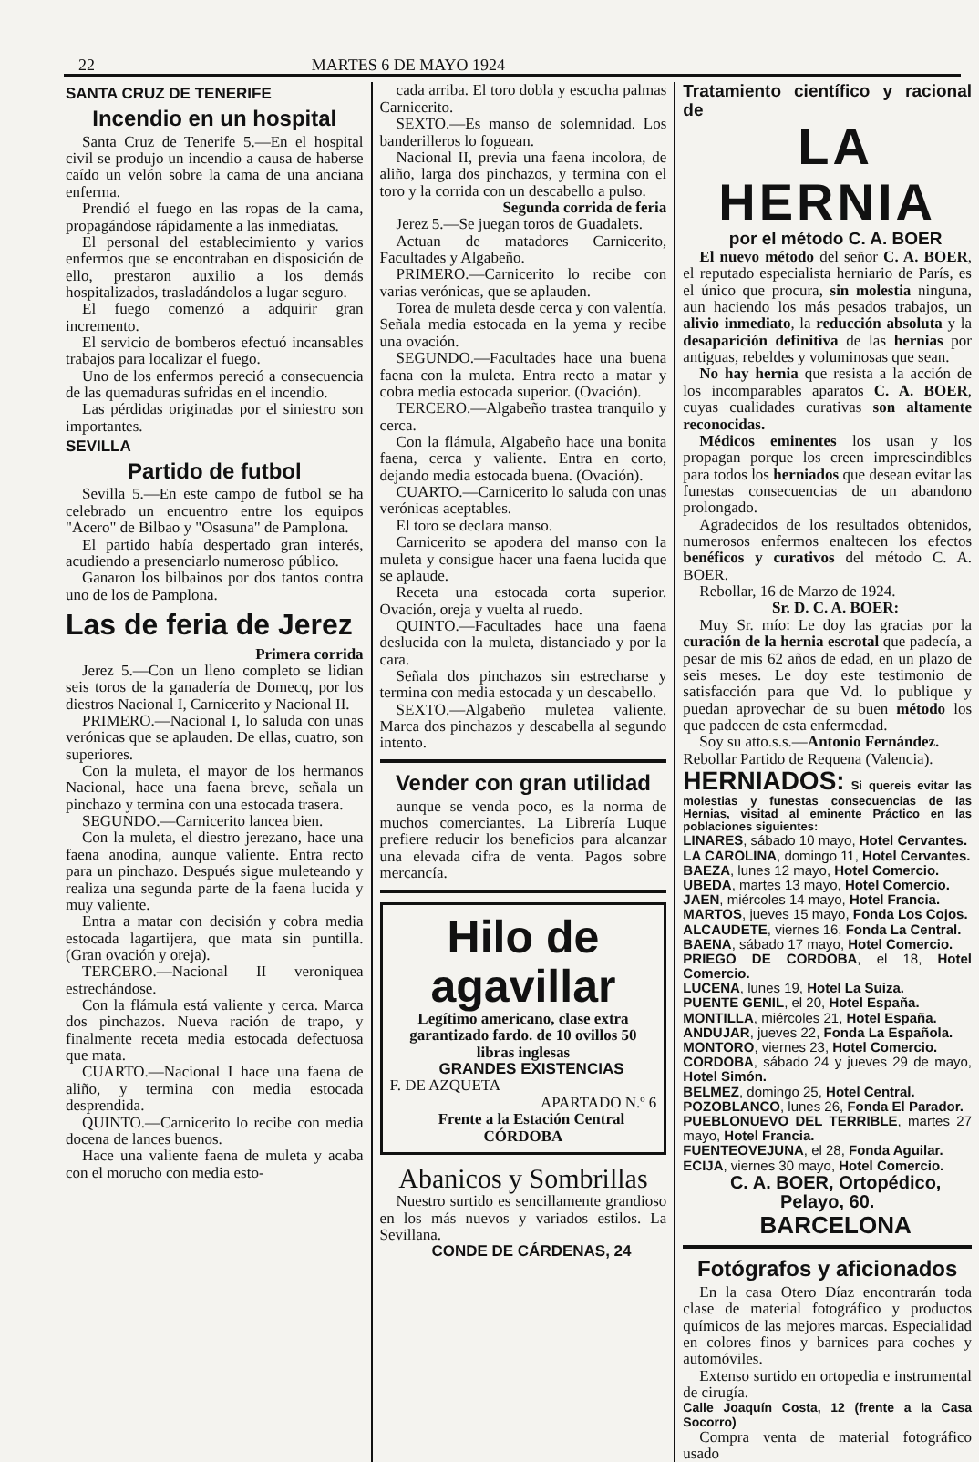22 MARTES 6 DE MAYO 1924
SANTA CRUZ DE TENERIFE
Incendio en un hospital
Santa Cruz de Tenerife 5.—En el hospital civil se produjo un incendio a causa de haberse caído un velón sobre la cama de una anciana enferma.
Prendió el fuego en las ropas de la cama, propagándose rápidamente a las inmediatas.
El personal del establecimiento y varios enfermos que se encontraban en disposición de ello, prestaron auxilio a los demás hospitalizados, trasladándolos a lugar seguro.
El fuego comenzó a adquirir gran incremento.
El servicio de bomberos efectuó incansables trabajos para localizar el fuego.
Uno de los enfermos pereció a consecuencia de las quemaduras sufridas en el incendio.
Las pérdidas originadas por el siniestro son importantes.
SEVILLA
Partido de futbol
Sevilla 5.—En este campo de futbol se ha celebrado un encuentro entre los equipos "Acero" de Bilbao y "Osasuna" de Pamplona.
El partido había despertado gran interés, acudiendo a presenciarlo numeroso público.
Ganaron los bilbainos por dos tantos contra uno de los de Pamplona.
Las de feria de Jerez
Primera corrida
Jerez 5.—Con un lleno completo se lidian seis toros de la ganadería de Domecq, por los diestros Nacional I, Carnicerito y Nacional II.
PRIMERO.—Nacional I, lo saluda con unas verónicas que se aplauden. De ellas, cuatro, son superiores.
Con la muleta, el mayor de los hermanos Nacional, hace una faena breve, señala un pinchazo y termina con una estocada trasera.
SEGUNDO.—Carnicerito lancea bien.
Con la muleta, el diestro jerezano, hace una faena anodina, aunque valiente. Entra recto para un pinchazo. Después sigue muleteando y realiza una segunda parte de la faena lucida y muy valiente.
Entra a matar con decisión y cobra media estocada lagartijera, que mata sin puntilla. (Gran ovación y oreja).
TERCERO.—Nacional II veroniquea estrechándose.
Con la flámula está valiente y cerca. Marca dos pinchazos. Nueva ración de trapo, y finalmente receta media estocada defectuosa que mata.
CUARTO.—Nacional I hace una faena de aliño, y termina con media estocada desprendida.
QUINTO.—Carnicerito lo recibe con media docena de lances buenos.
Hace una valiente faena de muleta y acaba con el morucho con media esto-
cada arriba. El toro dobla y escucha palmas Carnicerito.
SEXTO.—Es manso de solemnidad. Los banderilleros lo foguean.
Nacional II, previa una faena incolora, de aliño, larga dos pinchazos, y termina con el toro y la corrida con un descabello a pulso.
Segunda corrida de feria
Jerez 5.—Se juegan toros de Guadalets.
Actuan de matadores Carnicerito, Facultades y Algabeño.
PRIMERO.—Carnicerito lo recibe con varias verónicas, que se aplauden.
Torea de muleta desde cerca y con valentía. Señala media estocada en la yema y recibe una ovación.
SEGUNDO.—Facultades hace una buena faena con la muleta. Entra recto a matar y cobra media estocada superior. (Ovación).
TERCERO.—Algabeño trastea tranquilo y cerca.
Con la flámula, Algabeño hace una bonita faena, cerca y valiente. Entra en corto, dejando media estocada buena. (Ovación).
CUARTO.—Carnicerito lo saluda con unas verónicas aceptables.
El toro se declara manso.
Carnicerito se apodera del manso con la muleta y consigue hacer una faena lucida que se aplaude.
Receta una estocada corta superior. Ovación, oreja y vuelta al ruedo.
QUINTO.—Facultades hace una faena deslucida con la muleta, distanciado y por la cara.
Señala dos pinchazos sin estrecharse y termina con media estocada y un descabello.
SEXTO.—Algabeño muletea valiente. Marca dos pinchazos y descabella al segundo intento.
Vender con gran utilidad
aunque se venda poco, es la norma de muchos comerciantes. La Librería Luque prefiere reducir los beneficios para alcanzar una elevada cifra de venta. Pagos sobre mercancía.
Hilo de agavillar
Legítimo americano, clase extra garantizado fardo. de 10 ovillos 50 libras inglesas
GRANDES EXISTENCIAS
F. DE AZQUETA
APARTADO N.º 6
Frente a la Estación Central
CÓRDOBA
Abanicos y Sombrillas
Nuestro surtido es sencillamente grandioso en los más nuevos y variados estilos. La Sevillana.
CONDE DE CÁRDENAS, 24
Tratamiento científico y racional de
LA HERNIA
por el método C. A. BOER
El nuevo método del señor C. A. BOER, el reputado especialista herniario de París, es el único que procura, sin molestia ninguna, aun haciendo los más pesados trabajos, un alivio inmediato, la reducción absoluta y la desaparición definitiva de las hernias por antiguas, rebeldes y voluminosas que sean.
No hay hernia que resista a la acción de los incomparables aparatos C. A. BOER, cuyas cualidades curativas son altamente reconocidas.
Médicos eminentes los usan y los propagan porque los creen imprescindibles para todos los herniados que desean evitar las funestas consecuencias de un abandono prolongado.
Agradecidos de los resultados obtenidos, numerosos enfermos enaltecen los efectos benéficos y curativos del método C. A. BOER.
Rebollar, 16 de Marzo de 1924.
Sr. D. C. A. BOER:
Muy Sr. mío: Le doy las gracias por la curación de la hernia escrotal que padecía, a pesar de mis 62 años de edad, en un plazo de seis meses. Le doy este testimonio de satisfacción para que Vd. lo publique y puedan aprovechar de su buen método los que padecen de esta enfermedad.
Soy su atto.s.s.—Antonio Fernández.
Rebollar Partido de Requena (Valencia).
HERNIADOS: Si quereis evitar las molestias y funestas consecuencias de las Hernias, visitad al eminente Práctico en las poblaciones siguientes:
LINARES, sábado 10 mayo, Hotel Cervantes.
LA CAROLINA, domingo 11, Hotel Cervantes.
BAEZA, lunes 12 mayo, Hotel Comercio.
UBEDA, martes 13 mayo, Hotel Comercio.
JAEN, miércoles 14 mayo, Hotel Francia.
MARTOS, jueves 15 mayo, Fonda Los Cojos.
ALCAUDETE, viernes 16, Fonda La Central.
BAENA, sábado 17 mayo, Hotel Comercio.
PRIEGO DE CORDOBA, el 18, Hotel Comercio.
LUCENA, lunes 19, Hotel La Suiza.
PUENTE GENIL, el 20, Hotel España.
MONTILLA, miércoles 21, Hotel España.
ANDUJAR, jueves 22, Fonda La Española.
MONTORO, viernes 23, Hotel Comercio.
CORDOBA, sábado 24 y jueves 29 de mayo, Hotel Simón.
BELMEZ, domingo 25, Hotel Central.
POZOBLANCO, lunes 26, Fonda El Parador.
PUEBLONUEVO DEL TERRIBLE, martes 27 mayo, Hotel Francia.
FUENTEOVEJUNA, el 28, Fonda Aguilar.
ECIJA, viernes 30 mayo, Hotel Comercio.
C. A. BOER, Ortopédico, Pelayo, 60.
BARCELONA
Fotógrafos y aficionados
En la casa Otero Díaz encontrarán toda clase de material fotográfico y productos químicos de las mejores marcas. Especialidad en colores finos y barnices para coches y automóviles.
Extenso surtido en ortopedia e instrumental de cirugía.
Calle Joaquín Costa, 12 (frente a la Casa Socorro)
Compra venta de material fotográfico usado